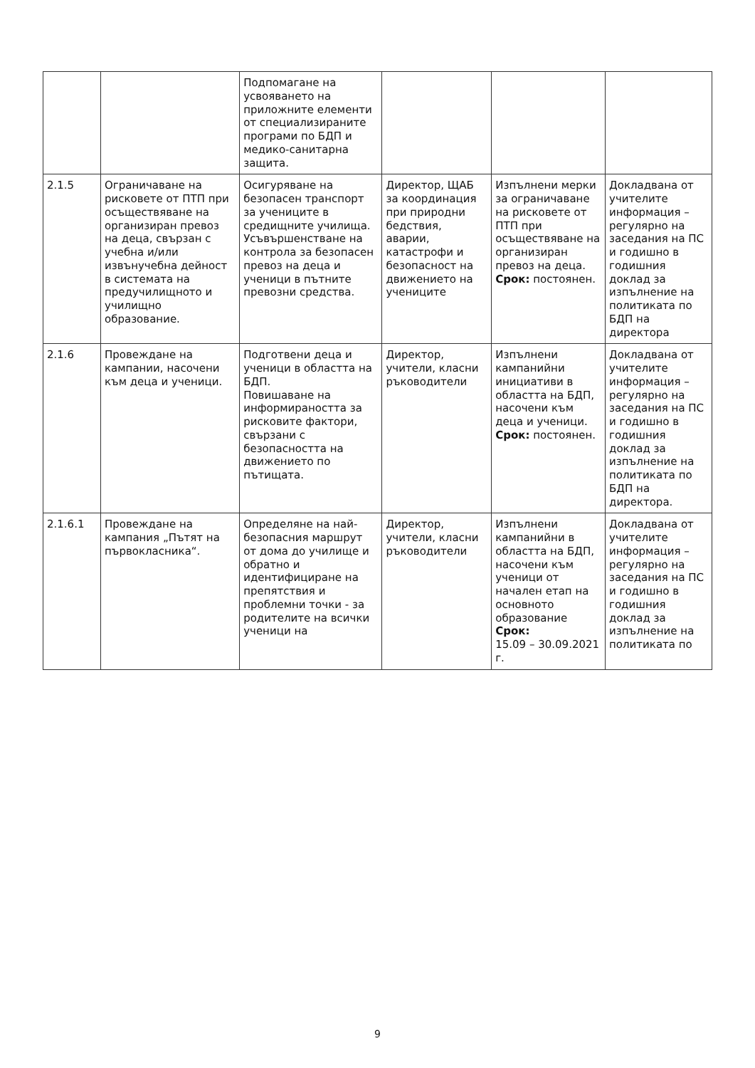| | | Подпомагане на усвояването на приложните елементи от специализираните програми по БДП и медико-санитарна защита. | | | |
| 2.1.5 | Ограничаване на рисковете от ПТП при осъществяване на организиран превоз на деца, свързан с учебна и/или извънучебна дейност в системата на предучилищното и училищно образование. | Осигуряване на безопасен транспорт за учениците в средищните училища. Усъвършенстване на контрола за безопасен превоз на деца и ученици в пътните превозни средства. | Директор, ЩАБ за координация при природни бедствия, аварии, катастрофи и безопасност на движението на учениците | Изпълнени мерки за ограничаване на рисковете от ПТП при осъществяване на организиран превоз на деца. Срок: постоянен. | Докладвана от учителите информация – регулярно на заседания на ПС и годишно в годишния доклад за изпълнение на политиката по БДП на директора |
| 2.1.6 | Провеждане на кампании, насочени към деца и ученици. | Подготвени деца и ученици в областта на БДП. Повишаване на информираността за рисковите фактори, свързани с безопасността на движението по пътищата. | Директор, учители, класни ръководители | Изпълнени кампанийни инициативи в областта на БДП, насочени към деца и ученици. Срок: постоянен. | Докладвана от учителите информация – регулярно на заседания на ПС и годишно в годишния доклад за изпълнение на политиката по БДП на директора. |
| 2.1.6.1 | Провеждане на кампания „Пътят на първокласника“. | Определяне на най-безопасния маршрут от дома до училище и обратно и идентифициране на препятствия и проблемни точки - за родителите на всички ученици на | Директор, учители, класни ръководители | Изпълнени кампанийни в областта на БДП, насочени към ученици от начален етап на основното образование Срок: 15.09 – 30.09.2021 г. | Докладвана от учителите информация – регулярно на заседания на ПС и годишно в годишния доклад за изпълнение на политиката по |
9